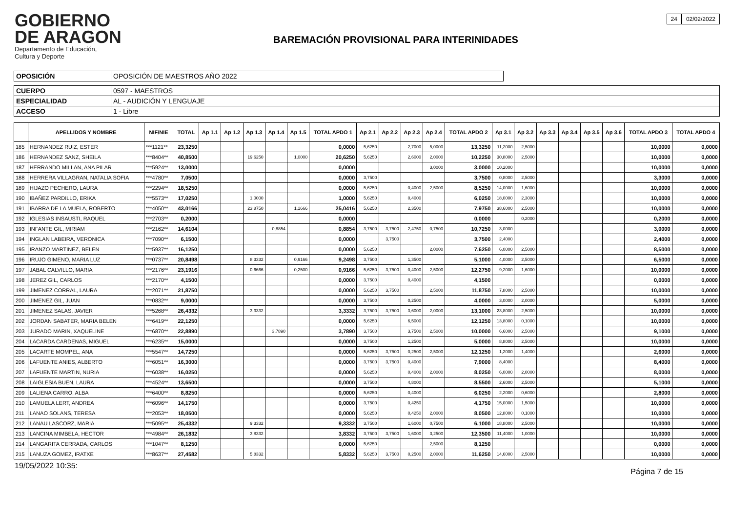GOBIERNO
DE ARAGON
Departamento de Educación,
Cultura y Deporte
BAREMACIÓN PROVISIONAL PARA INTERINIDADES
24 02/02/2022
| OPOSICIÓN | OPOSICIÓN DE MAESTROS AÑO 2022 |
| CUERPO | 0597 - MAESTROS |
| ESPECIALIDAD | AL - AUDICIÓN Y LENGUAJE |
| ACCESO | 1 - Libre |
| | APELLIDOS Y NOMBRE | NIF/NIE | TOTAL | Ap 1.1 | Ap 1.2 | Ap 1.3 | Ap 1.4 | Ap 1.5 | TOTAL APDO 1 | Ap 2.1 | Ap 2.2 | Ap 2.3 | Ap 2.4 | TOTAL APDO 2 | Ap 3.1 | Ap 3.2 | Ap 3.3 | Ap 3.4 | Ap 3.5 | Ap 3.6 | TOTAL APDO 3 | TOTAL APDO 4 |
| --- | --- | --- | --- | --- | --- | --- | --- | --- | --- | --- | --- | --- | --- | --- | --- | --- | --- | --- | --- | --- | --- | --- |
| 185 | HERNANDEZ RUIZ, ESTER | ***1121** | 23,3250 | | | | | | 0,0000 | 5,6250 | | 2,7000 | 5,0000 | 13,3250 | 11,2000 | 2,5000 | | | | | 10,0000 | 0,0000 |
| 186 | HERNANDEZ SANZ, SHEILA | ***8404** | 40,8500 | | | 19,6250 | | 1,0000 | 20,6250 | 5,6250 | | 2,6000 | 2,0000 | 10,2250 | 30,8000 | 2,5000 | | | | | 10,0000 | 0,0000 |
| 187 | HERRANDO MILLAN, ANA PILAR | ***5924** | 13,0000 | | | | | | 0,0000 | | | | 3,0000 | 3,0000 | 10,2000 | | | | | | 10,0000 | 0,0000 |
| 188 | HERRERA VILLAGRAN, NATALIA SOFIA | ***4780** | 7,0500 | | | | | | 0,0000 | 3,7500 | | | | 3,7500 | 0,8000 | 2,5000 | | | | | 3,3000 | 0,0000 |
| 189 | HIJAZO PECHERO, LAURA | ***2294** | 18,5250 | | | | | | 0,0000 | 5,6250 | | 0,4000 | 2,5000 | 8,5250 | 14,0000 | 1,6000 | | | | | 10,0000 | 0,0000 |
| 190 | IBAÑEZ PARDILLO, ERIKA | ***5573** | 17,0250 | | | 1,0000 | | | 1,0000 | 5,6250 | | 0,4000 | | 6,0250 | 18,0000 | 2,3000 | | | | | 10,0000 | 0,0000 |
| 191 | IBARRA DE LA MUELA, ROBERTO | ***4050** | 43,0166 | | | 23,8750 | | 1,1666 | 25,0416 | 5,6250 | | 2,3500 | | 7,9750 | 38,6000 | 2,5000 | | | | | 10,0000 | 0,0000 |
| 192 | IGLESIAS INSAUSTI, RAQUEL | ***2703** | 0,2000 | | | | | | 0,0000 | | | | | 0,0000 | | 0,2000 | | | | | 0,2000 | 0,0000 |
| 193 | INFANTE GIL, MIRIAM | ***2162** | 14,6104 | | | | 0,8854 | | 0,8854 | 3,7500 | 3,7500 | 2,4750 | 0,7500 | 10,7250 | 3,0000 | | | | | | 3,0000 | 0,0000 |
| 194 | INGLAN LABEIRA, VERONICA | ***7090** | 6,1500 | | | | | | 0,0000 | | 3,7500 | | | 3,7500 | 2,4000 | | | | | | 2,4000 | 0,0000 |
| 195 | IRANZO MARTINEZ, BELEN | ***5937** | 16,1250 | | | | | | 0,0000 | 5,6250 | | | 2,0000 | 7,6250 | 6,0000 | 2,5000 | | | | | 8,5000 | 0,0000 |
| 196 | IRUJO GIMENO, MARIA LUZ | ***0737** | 20,8498 | | | 8,3332 | | 0,9166 | 9,2498 | 3,7500 | | 1,3500 | | 5,1000 | 4,0000 | 2,5000 | | | | | 6,5000 | 0,0000 |
| 197 | JABAL CALVILLO, MARIA | ***2176** | 23,1916 | | | 0,6666 | | 0,2500 | 0,9166 | 5,6250 | 3,7500 | 0,4000 | 2,5000 | 12,2750 | 9,2000 | 1,6000 | | | | | 10,0000 | 0,0000 |
| 198 | JEREZ GIL, CARLOS | ***2170** | 4,1500 | | | | | | 0,0000 | 3,7500 | | 0,4000 | | 4,1500 | | | | | | | 0,0000 | 0,0000 |
| 199 | JIMENEZ CORRAL, LAURA | ***2071** | 21,8750 | | | | | | 0,0000 | 5,6250 | 3,7500 | | 2,5000 | 11,8750 | 7,8000 | 2,5000 | | | | | 10,0000 | 0,0000 |
| 200 | JIMENEZ GIL, JUAN | ***0832** | 9,0000 | | | | | | 0,0000 | 3,7500 | | 0,2500 | | 4,0000 | 3,0000 | 2,0000 | | | | | 5,0000 | 0,0000 |
| 201 | JIMENEZ SALAS, JAVIER | ***5268** | 26,4332 | | | 3,3332 | | | 3,3332 | 3,7500 | 3,7500 | 3,6000 | 2,0000 | 13,1000 | 23,8000 | 2,5000 | | | | | 10,0000 | 0,0000 |
| 202 | JORDAN SABATER, MARIA BELEN | ***6419** | 22,1250 | | | | | | 0,0000 | 5,6250 | | 6,5000 | | 12,1250 | 13,8000 | 0,1000 | | | | | 10,0000 | 0,0000 |
| 203 | JURADO MARIN, XAQUELINE | ***6870** | 22,8890 | | | | 3,7890 | | 3,7890 | 3,7500 | | 3,7500 | 2,5000 | 10,0000 | 6,6000 | 2,5000 | | | | | 9,1000 | 0,0000 |
| 204 | LACARDA CARDENAS, MIGUEL | ***6235** | 15,0000 | | | | | | 0,0000 | 3,7500 | | 1,2500 | | 5,0000 | 8,8000 | 2,5000 | | | | | 10,0000 | 0,0000 |
| 205 | LACARTE MOMPEL, ANA | ***5547** | 14,7250 | | | | | | 0,0000 | 5,6250 | 3,7500 | 0,2500 | 2,5000 | 12,1250 | 1,2000 | 1,4000 | | | | | 2,6000 | 0,0000 |
| 206 | LAFUENTE ANIES, ALBERTO | ***6051** | 16,3000 | | | | | | 0,0000 | 3,7500 | 3,7500 | 0,4000 | | 7,9000 | 8,4000 | | | | | | 8,4000 | 0,0000 |
| 207 | LAFUENTE MARTIN, NURIA | ***6038** | 16,0250 | | | | | | 0,0000 | 5,6250 | | 0,4000 | 2,0000 | 8,0250 | 6,0000 | 2,0000 | | | | | 8,0000 | 0,0000 |
| 208 | LAIGLESIA BUEN, LAURA | ***4524** | 13,6500 | | | | | | 0,0000 | 3,7500 | | 4,8000 | | 8,5500 | 2,6000 | 2,5000 | | | | | 5,1000 | 0,0000 |
| 209 | LALIENA CARRO, ALBA | ***6400** | 8,8250 | | | | | | 0,0000 | 5,6250 | | 0,4000 | | 6,0250 | 2,2000 | 0,6000 | | | | | 2,8000 | 0,0000 |
| 210 | LAMUELA LERT, ANDREA | ***6096** | 14,1750 | | | | | | 0,0000 | 3,7500 | | 0,4250 | | 4,1750 | 15,0000 | 1,5000 | | | | | 10,0000 | 0,0000 |
| 211 | LANAO SOLANS, TERESA | ***2053** | 18,0500 | | | | | | 0,0000 | 5,6250 | | 0,4250 | 2,0000 | 8,0500 | 12,8000 | 0,1000 | | | | | 10,0000 | 0,0000 |
| 212 | LANAU LASCORZ, MARIA | ***5095** | 25,4332 | | | 9,3332 | | | 9,3332 | 3,7500 | | 1,6000 | 0,7500 | 6,1000 | 18,8000 | 2,5000 | | | | | 10,0000 | 0,0000 |
| 213 | LANCINA MIMBELA, HECTOR | ***4984** | 26,1832 | | | 3,8332 | | | 3,8332 | 3,7500 | 3,7500 | 1,6000 | 3,2500 | 12,3500 | 11,4000 | 1,0000 | | | | | 10,0000 | 0,0000 |
| 214 | LANGARITA CERRADA, CARLOS | ***1047** | 8,1250 | | | | | | 0,0000 | 5,6250 | | | 2,5000 | 8,1250 | | | | | | | 0,0000 | 0,0000 |
| 215 | LANUZA GOMEZ, IRATXE | ***8637** | 27,4582 | | | 5,8332 | | | 5,8332 | 5,6250 | 3,7500 | 0,2500 | 2,0000 | 11,6250 | 14,6000 | 2,5000 | | | | | 10,0000 | 0,0000 |
19/05/2022 10:35: Página 7 de 15